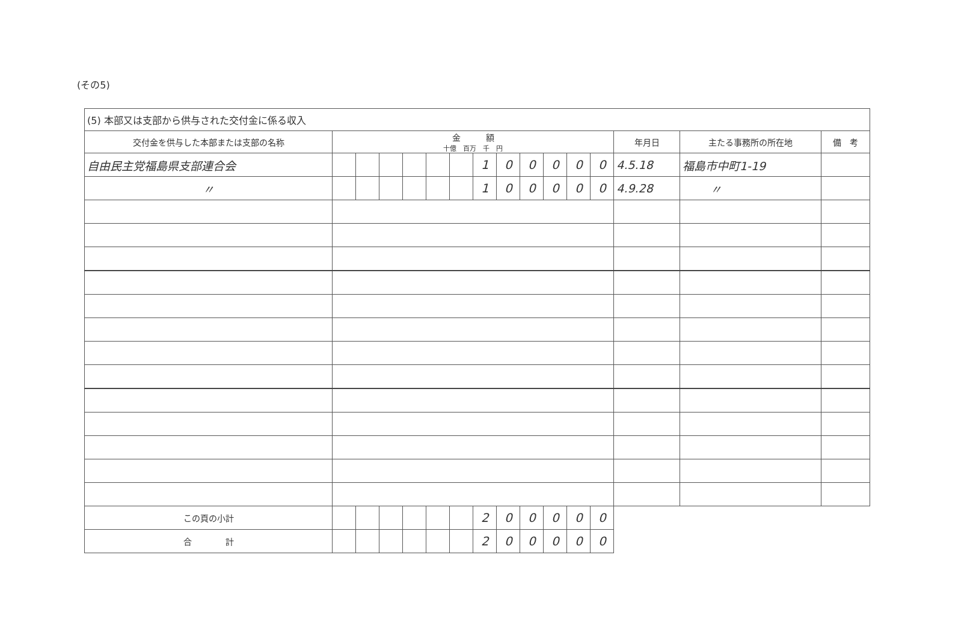(その5)
| (5) 本部又は支部から供与された交付金に係る収入 | | | | | | | | | | | | | | | |
| 交付金を供与した本部または支部の名称 | 金 額 十億 百万 千 円 | | | | | | | | | | | | 年月日 | 主たる事務所の所在地 | 備 考 |
| 自由民主党福島県支部連合会 | | | | | | | 1 | 0 | 0 | 0 | 0 | 0 | 4.5.18 | 福島市中町1-19 | |
| 〃 | | | | | | | 1 | 0 | 0 | 0 | 0 | 0 | 4.9.28 | 〃 | |
| この頁の小計 | | | | | | | 2 | 0 | 0 | 0 | 0 | 0 | | | |
| 合 計 | | | | | | | 2 | 0 | 0 | 0 | 0 | 0 | | | |